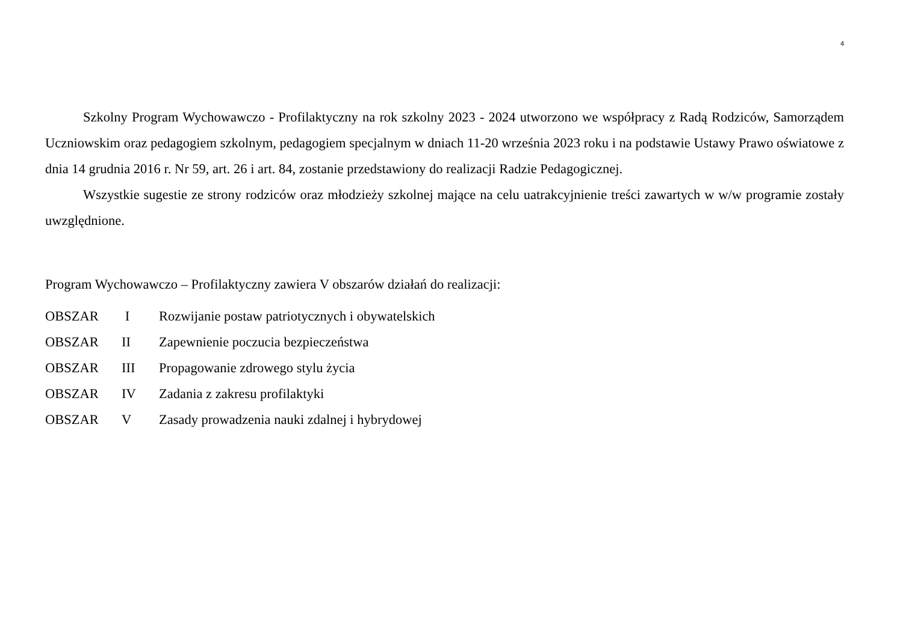4
Szkolny Program Wychowawczo - Profilaktyczny na rok szkolny 2023 - 2024 utworzono we współpracy z Radą Rodziców, Samorządem Uczniowskim oraz pedagogiem szkolnym, pedagogiem specjalnym w dniach 11-20 września 2023 roku i na podstawie Ustawy Prawo oświatowe z dnia 14 grudnia 2016 r. Nr 59, art. 26 i art. 84, zostanie przedstawiony do realizacji Radzie Pedagogicznej.
Wszystkie sugestie ze strony rodziców oraz młodzieży szkolnej mające na celu uatrakcyjnienie treści zawartych w w/w programie zostały uwzględnione.
Program Wychowawczo – Profilaktyczny zawiera V obszarów działań do realizacji:
| OBSZAR | I | Rozwijanie postaw patriotycznych i obywatelskich |
| OBSZAR | II | Zapewnienie poczucia bezpieczeństwa |
| OBSZAR | III | Propagowanie zdrowego stylu życia |
| OBSZAR | IV | Zadania z zakresu profilaktyki |
| OBSZAR | V | Zasady prowadzenia nauki zdalnej i hybrydowej |